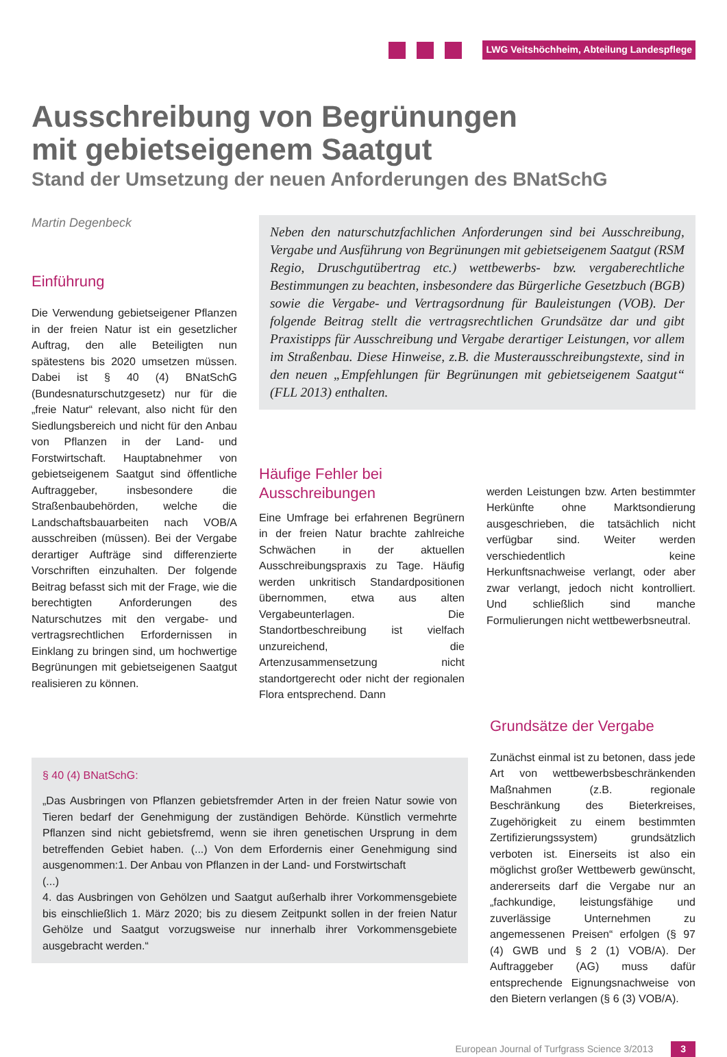LWG Veitshöchheim, Abteilung Landespflege
Ausschreibung von Begrünungen
mit gebietseigenem Saatgut
Stand der Umsetzung der neuen Anforderungen des BNatSchG
Martin Degenbeck
Einführung
Die Verwendung gebietseigener Pflanzen in der freien Natur ist ein gesetzlicher Auftrag, den alle Beteiligten nun spätestens bis 2020 umsetzen müssen. Dabei ist § 40 (4) BNatSchG (Bundesnaturschutzgesetz) nur für die „freie Natur“ relevant, also nicht für den Siedlungsbereich und nicht für den Anbau von Pflanzen in der Land- und Forstwirtschaft. Hauptabnehmer von gebietseigenem Saatgut sind öffentliche Auftraggeber, insbesondere die Straßenbaubehörden, welche die Landschaftsbauarbeiten nach VOB/A ausschreiben (müssen). Bei der Vergabe derartiger Aufträge sind differenzierte Vorschriften einzuhalten. Der folgende Beitrag befasst sich mit der Frage, wie die berechtigten Anforderungen des Naturschutzes mit den vergabe- und vertragsrechtlichen Erfordernissen in Einklang zu bringen sind, um hochwertige Begrünungen mit gebietseigenen Saatgut realisieren zu können.
Neben den naturschutzfachlichen Anforderungen sind bei Ausschreibung, Vergabe und Ausführung von Begrünungen mit gebietseigenem Saatgut (RSM Regio, Druschgutübertrag etc.) wettbewerbs- bzw. vergaberechtliche Bestimmungen zu beachten, insbesondere das Bürgerliche Gesetzbuch (BGB) sowie die Vergabe- und Vertragsordnung für Bauleistungen (VOB). Der folgende Beitrag stellt die vertragsrechtlichen Grundsätze dar und gibt Praxistipps für Ausschreibung und Vergabe derartiger Leistungen, vor allem im Straßenbau. Diese Hinweise, z.B. die Musterausschreibungstexte, sind in den neuen „Empfehlungen für Begrünungen mit gebietseigenem Saatgut“ (FLL 2013) enthalten.
Häufige Fehler bei Ausschreibungen
Eine Umfrage bei erfahrenen Begrünern in der freien Natur brachte zahlreiche Schwächen in der aktuellen Ausschreibungspraxis zu Tage. Häufig werden unkritisch Standardpositionen übernommen, etwa aus alten Vergabeunterlagen. Die Standortbeschreibung ist vielfach unzureichend, die Artenzusammensetzung nicht standortgerecht oder nicht der regionalen Flora entsprechend. Dann
werden Leistungen bzw. Arten bestimmter Herkünfte ohne Marktsondierung ausgeschrieben, die tatsächlich nicht verfügbar sind. Weiter werden verschiedentlich keine Herkunftsnachweise verlangt, oder aber zwar verlangt, jedoch nicht kontrolliert. Und schließlich sind manche Formulierungen nicht wettbewerbsneutral.
§ 40 (4) BNatSchG:
„Das Ausbringen von Pflanzen gebietsfremder Arten in der freien Natur sowie von Tieren bedarf der Genehmigung der zuständigen Behörde. Künstlich vermehrte Pflanzen sind nicht gebietsfremd, wenn sie ihren genetischen Ursprung in dem betreffenden Gebiet haben. (...) Von dem Erfordernis einer Genehmigung sind ausgenommen:1. Der Anbau von Pflanzen in der Land- und Forstwirtschaft
(...)
4. das Ausbringen von Gehölzen und Saatgut außerhalb ihrer Vorkommensgebiete bis einschließlich 1. März 2020; bis zu diesem Zeitpunkt sollen in der freien Natur Gehölze und Saatgut vorzugsweise nur innerhalb ihrer Vorkommensgebiete ausgebracht werden.“
Grundsätze der Vergabe
Zunächst einmal ist zu betonen, dass jede Art von wettbewerbsbeschränkenden Maßnahmen (z.B. regionale Beschränkung des Bieterkreises, Zugehörigkeit zu einem bestimmten Zertifizierungssystem) grundsätzlich verboten ist. Einerseits ist also ein möglichst großer Wettbewerb gewünscht, andererseits darf die Vergabe nur an „fachkundige, leistungsfähige und zuverlässige Unternehmen zu angemessenen Preisen“ erfolgen (§ 97 (4) GWB und § 2 (1) VOB/A). Der Auftraggeber (AG) muss dafür entsprechende Eignungsnachweise von den Bietern verlangen (§ 6 (3) VOB/A).
European Journal of Turfgrass Science 3/2013 3